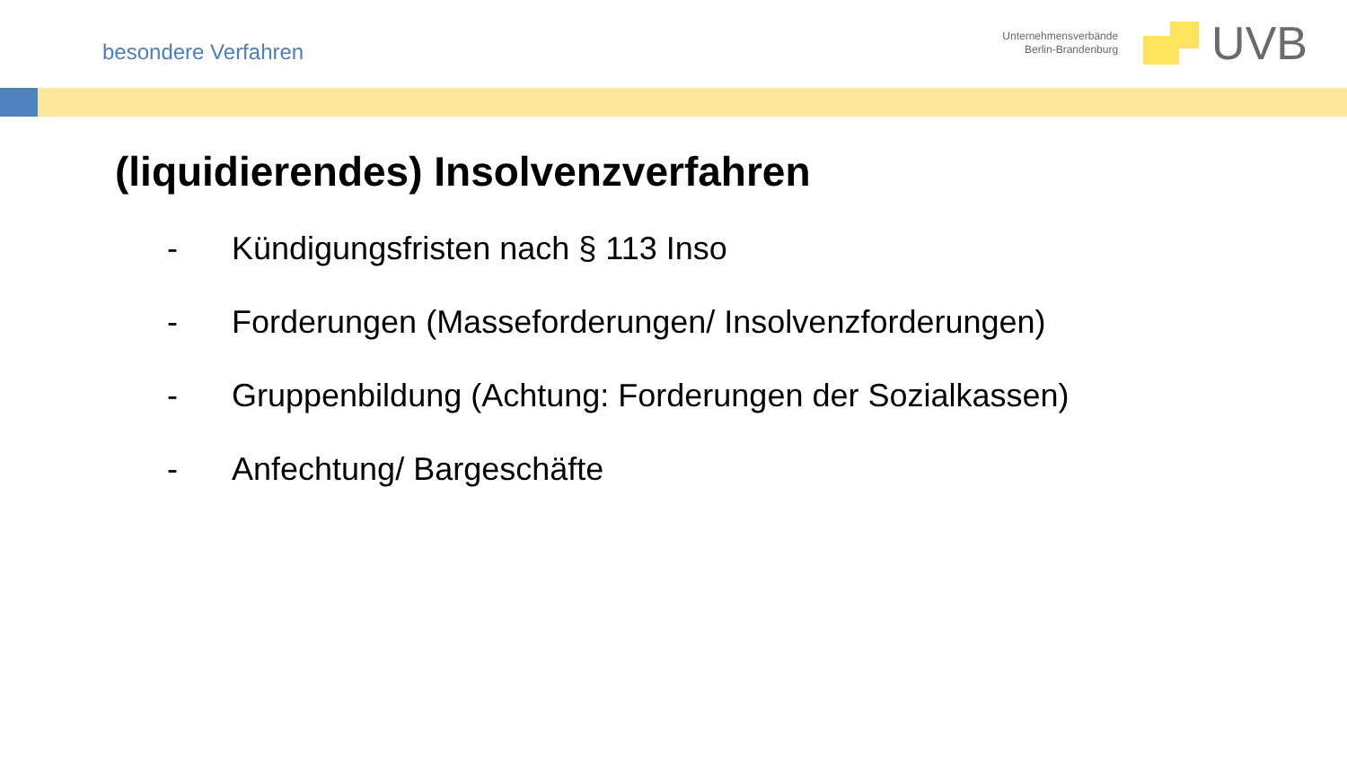besondere Verfahren
Unternehmensverbände
Berlin-Brandenburg
UVB
(liquidierendes) Insolvenzverfahren
- Kündigungsfristen nach § 113 Inso
- Forderungen (Masseforderungen/ Insolvenzforderungen)
- Gruppenbildung (Achtung: Forderungen der Sozialkassen)
- Anfechtung/ Bargeschäfte